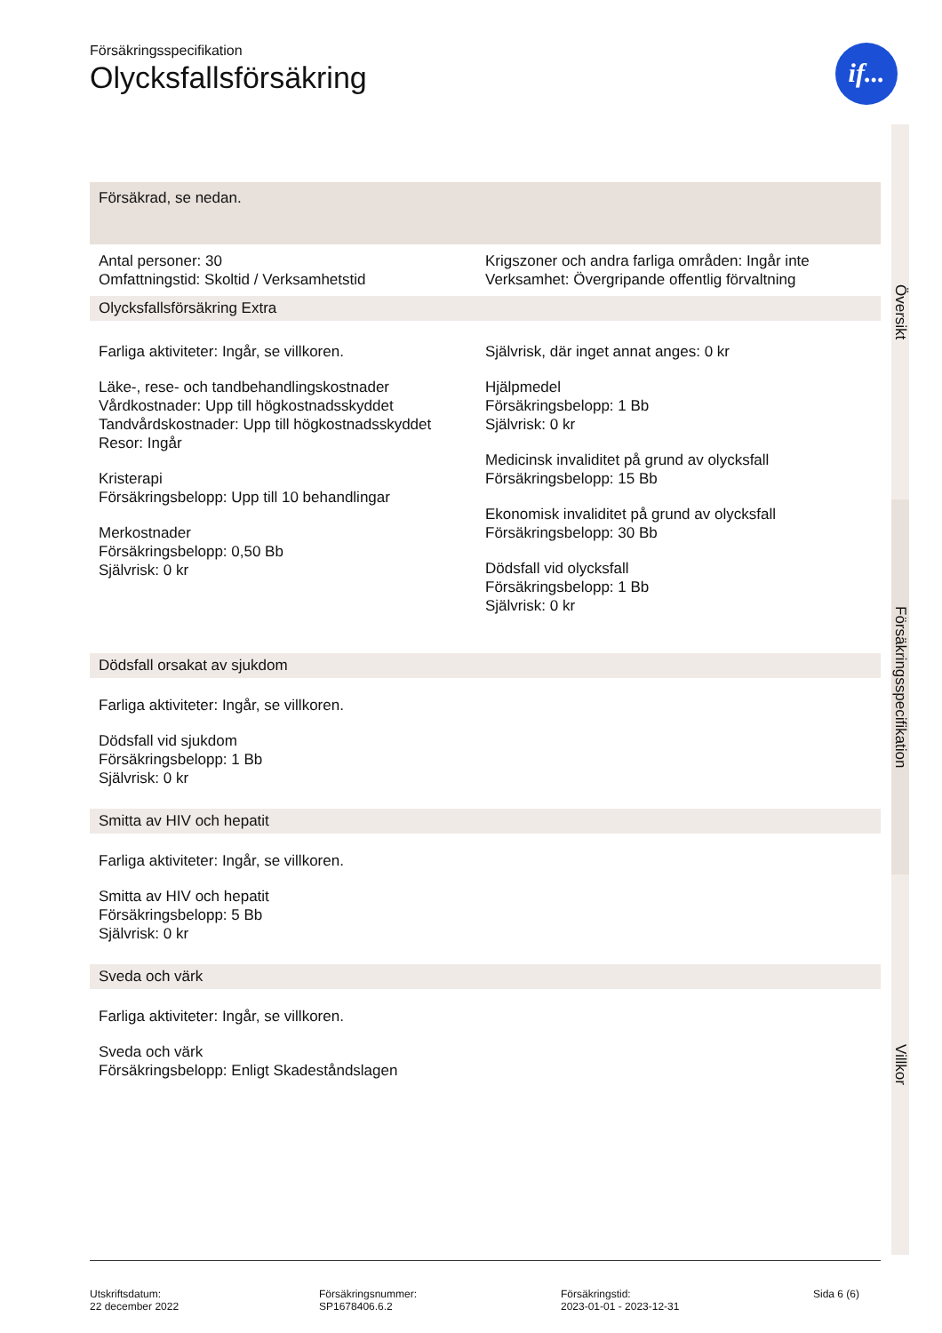if...
Försäkringsspecifikation
Olycksfallsförsäkring
Försäkrad, se nedan.
Antal personer: 30
Omfattningstid: Skoltid / Verksamhetstid
Krigszoner och andra farliga områden: Ingår inte
Verksamhet: Övergripande offentlig förvaltning
Olycksfallsförsäkring Extra
Farliga aktiviteter: Ingår, se villkoren.
Läke-, rese- och tandbehandlingskostnader
Vårdkostnader: Upp till högkostnadsskyddet
Tandvårdskostnader: Upp till högkostnadsskyddet
Resor: Ingår
Kristerapi
Försäkringsbelopp: Upp till 10 behandlingar
Merkostnader
Försäkringsbelopp: 0,50 Bb
Självrisk: 0 kr
Självrisk, där inget annat anges: 0 kr
Hjälpmedel
Försäkringsbelopp: 1 Bb
Självrisk: 0 kr
Medicinsk invaliditet på grund av olycksfall
Försäkringsbelopp: 15 Bb
Ekonomisk invaliditet på grund av olycksfall
Försäkringsbelopp: 30 Bb
Dödsfall vid olycksfall
Försäkringsbelopp: 1 Bb
Självrisk: 0 kr
Dödsfall orsakat av sjukdom
Farliga aktiviteter: Ingår, se villkoren.
Dödsfall vid sjukdom
Försäkringsbelopp: 1 Bb
Självrisk: 0 kr
Smitta av HIV och hepatit
Farliga aktiviteter: Ingår, se villkoren.
Smitta av HIV och hepatit
Försäkringsbelopp: 5 Bb
Självrisk: 0 kr
Sveda och värk
Farliga aktiviteter: Ingår, se villkoren.
Sveda och värk
Försäkringsbelopp: Enligt Skadeståndslagen
Översikt
Försäkringsspecifikation
Villkor
Utskriftsdatum:
22 december 2022
Försäkringsnummer:
SP1678406.6.2
Försäkringstid:
2023-01-01 - 2023-12-31
Sida 6 (6)